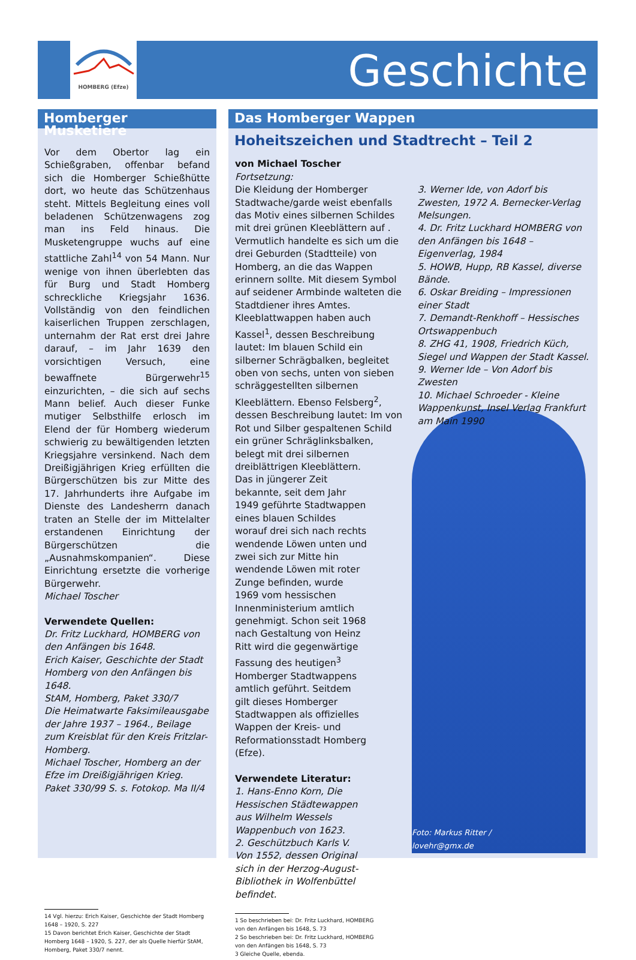HOMBERG (Efze)
Geschichte
Homberger Musketiere
Vor dem Obertor lag ein Schießgraben, offenbar befand sich die Homberger Schießhütte dort, wo heute das Schützenhaus steht. Mittels Begleitung eines voll beladenen Schützenwagens zog man ins Feld hinaus. Die Musketengruppe wuchs auf eine stattliche Zahl<sup>14</sup> von 54 Mann. Nur wenige von ihnen überlebten das für Burg und Stadt Homberg schreckliche Kriegsjahr 1636. Vollständig von den feindlichen kaiserlichen Truppen zerschlagen, unternahm der Rat erst drei Jahre darauf, – im Jahr 1639 den vorsichtigen Versuch, eine bewaffnete Bürgerwehr<sup>15</sup> einzurichten, – die sich auf sechs Mann belief. Auch dieser Funke mutiger Selbsthilfe erlosch im Elend der für Homberg wiederum schwierig zu bewältigenden letzten Kriegsjahre versinkend. Nach dem Dreißigjährigen Krieg erfüllten die Bürgerschützen bis zur Mitte des 17. Jahrhunderts ihre Aufgabe im Dienste des Landesherrn danach traten an Stelle der im Mittelalter erstandenen Einrichtung der Bürgerschützen die „Ausnahmskompanien“. Diese Einrichtung ersetzte die vorherige Bürgerwehr.
Michael Toscher
Verwendete Quellen:
Dr. Fritz Luckhard, HOMBERG von den Anfängen bis 1648.
Erich Kaiser, Geschichte der Stadt Homberg von den Anfängen bis 1648.
StAM, Homberg, Paket 330/7
Die Heimatwarte Faksimileausgabe der Jahre 1937 – 1964., Beilage zum Kreisblat für den Kreis Fritzlar-Homberg.
Michael Toscher, Homberg an der Efze im Dreißigjährigen Krieg.
Paket 330/99 S. s. Fotokop. Ma II/4
14 Vgl. hierzu: Erich Kaiser, Geschichte der Stadt Homberg 1648 – 1920, S. 227
15 Davon berichtet Erich Kaiser, Geschichte der Stadt Homberg 1648 – 1920, S. 227, der als Quelle hierfür StAM, Homberg, Paket 330/7 nennt.
Das Homberger Wappen
Hoheitszeichen und Stadtrecht – Teil 2
Foto: Markus Ritter / lovehr@gmx.de
von Michael Toscher
Fortsetzung:
Die Kleidung der Homberger Stadtwache/garde weist ebenfalls das Motiv eines silbernen Schildes mit drei grünen Kleeblättern auf . Vermutlich handelte es sich um die drei Geburden (Stadtteile) von Homberg, an die das Wappen erinnern sollte. Mit diesem Symbol auf seidener Armbinde walteten die Stadtdiener ihres Amtes. Kleeblattwappen haben auch Kassel<sup>1</sup>, dessen Beschreibung lautet: Im blauen Schild ein silberner Schrägbalken, begleitet oben von sechs, unten von sieben schräggestellten silbernen Kleeblättern. Ebenso Felsberg<sup>2</sup>, dessen Beschreibung lautet: Im von Rot und Silber gespaltenen Schild ein grüner Schräglinksbalken, belegt mit drei silbernen dreiblättrigen Kleeblättern.
Das in jüngerer Zeit bekannte, seit dem Jahr 1949 geführte Stadtwappen eines blauen Schildes worauf drei sich nach rechts wendende Löwen unten und zwei sich zur Mitte hin wendende Löwen mit roter Zunge befinden, wurde 1969 vom hessischen Innenministerium amtlich genehmigt. Schon seit 1968 nach Gestaltung von Heinz Ritt wird die gegenwärtige Fassung des heutigen<sup>3</sup> Homberger Stadtwappens amtlich geführt. Seitdem gilt dieses Homberger Stadtwappen als offizielles Wappen der Kreis- und Reformationsstadt Homberg (Efze).
Verwendete Literatur:
1. Hans-Enno Korn, Die Hessischen Städtewappen aus Wilhelm Wessels Wappenbuch von 1623.
2. Geschützbuch Karls V. Von 1552, dessen Original sich in der Herzog-August-Bibliothek in Wolfenbüttel befindet.
1 So beschrieben bei: Dr. Fritz Luckhard, HOMBERG von den Anfängen bis 1648, S. 73
2 So beschrieben bei: Dr. Fritz Luckhard, HOMBERG von den Anfängen bis 1648, S. 73
3 Gleiche Quelle, ebenda.
3. Werner Ide, von Adorf bis Zwesten, 1972 A. Bernecker-Verlag Melsungen.
4. Dr. Fritz Luckhard HOMBERG von den Anfängen bis 1648 – Eigenverlag, 1984
5. HOWB, Hupp, RB Kassel, diverse Bände.
6. Oskar Breiding – Impressionen einer Stadt
7. Demandt-Renkhoff – Hessisches Ortswappenbuch
8. ZHG 41, 1908, Friedrich Küch, Siegel und Wappen der Stadt Kassel.
9. Werner Ide – Von Adorf bis Zwesten
10. Michael Schroeder - Kleine Wappenkunst, Insel Verlag Frankfurt am Main 1990